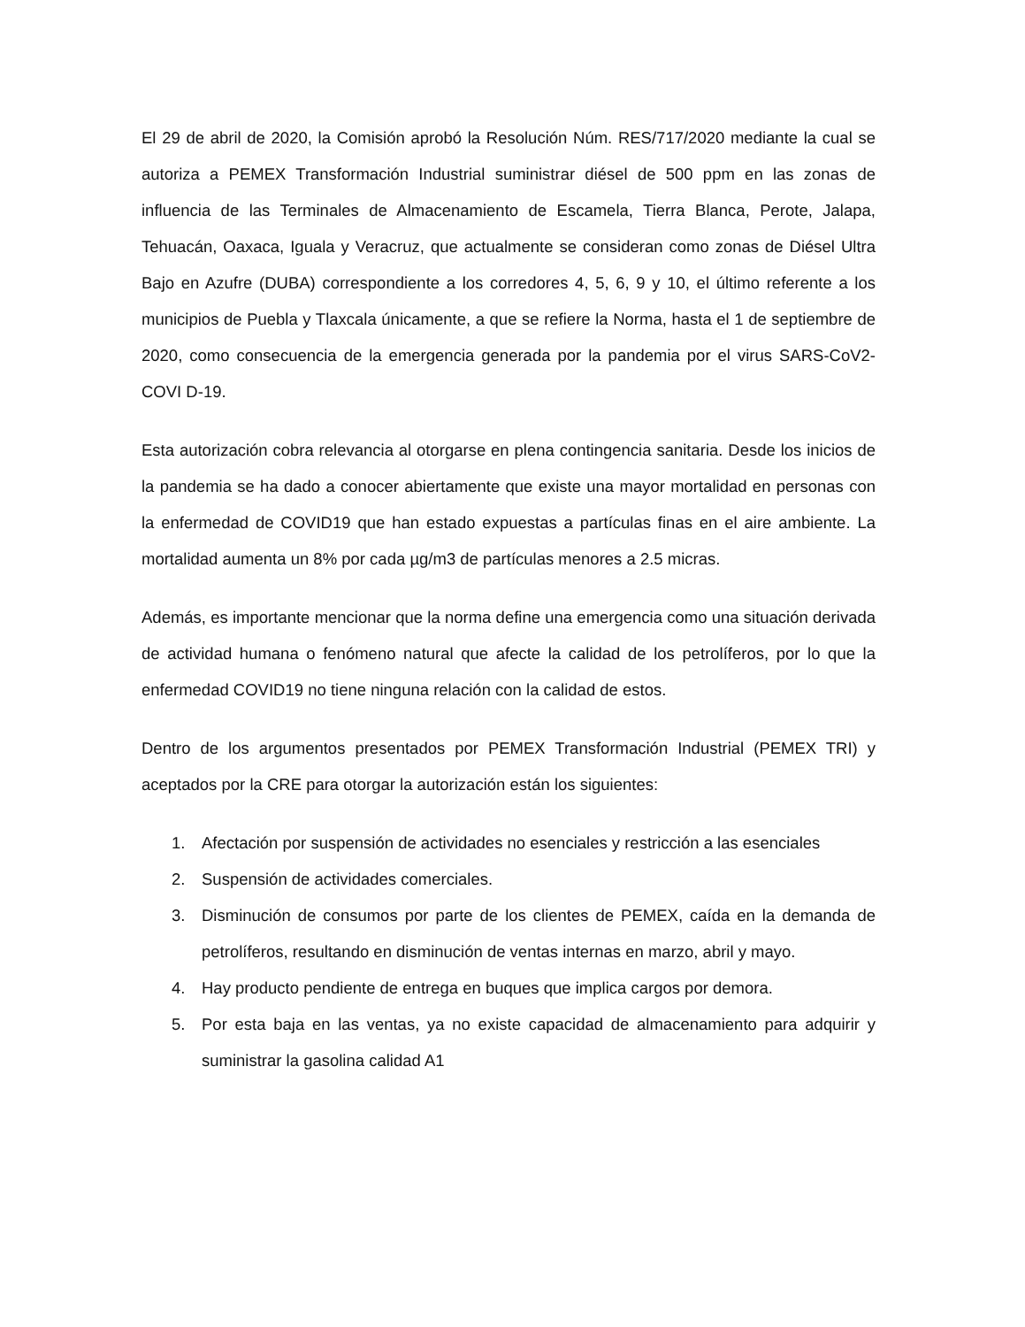El 29 de abril de 2020, la Comisión aprobó la Resolución Núm. RES/717/2020 mediante la cual se autoriza a PEMEX Transformación Industrial suministrar diésel de 500 ppm en las zonas de influencia de las Terminales de Almacenamiento de Escamela, Tierra Blanca, Perote, Jalapa, Tehuacán, Oaxaca, Iguala y Veracruz, que actualmente se consideran como zonas de Diésel Ultra Bajo en Azufre (DUBA) correspondiente a los corredores 4, 5, 6, 9 y 10, el último referente a los municipios de Puebla y Tlaxcala únicamente, a que se refiere la Norma, hasta el 1 de septiembre de 2020, como consecuencia de la emergencia generada por la pandemia por el virus SARS-CoV2-COVI D-19.
Esta autorización cobra relevancia al otorgarse en plena contingencia sanitaria. Desde los inicios de la pandemia se ha dado a conocer abiertamente que existe una mayor mortalidad en personas con la enfermedad de COVID19 que han estado expuestas a partículas finas en el aire ambiente. La mortalidad aumenta un 8% por cada µg/m3 de partículas menores a 2.5 micras.
Además, es importante mencionar que la norma define una emergencia como una situación derivada de actividad humana o fenómeno natural que afecte la calidad de los petrolíferos, por lo que la enfermedad COVID19 no tiene ninguna relación con la calidad de estos.
Dentro de los argumentos presentados por PEMEX Transformación Industrial (PEMEX TRI) y aceptados por la CRE para otorgar la autorización están los siguientes:
1. Afectación por suspensión de actividades no esenciales y restricción a las esenciales
2. Suspensión de actividades comerciales.
3. Disminución de consumos por parte de los clientes de PEMEX, caída en la demanda de petrolíferos, resultando en disminución de ventas internas en marzo, abril y mayo.
4. Hay producto pendiente de entrega en buques que implica cargos por demora.
5. Por esta baja en las ventas, ya no existe capacidad de almacenamiento para adquirir y suministrar la gasolina calidad A1